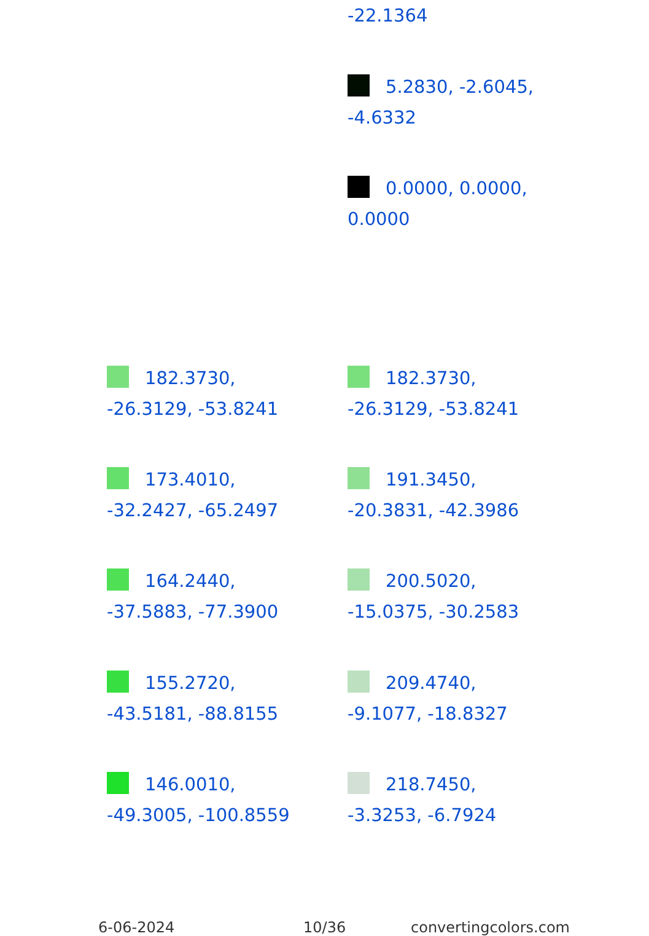-22.1364
5.2830, -2.6045, -4.6332
0.0000, 0.0000, 0.0000
182.3730, -26.3129, -53.8241
182.3730, -26.3129, -53.8241
173.4010, -32.2427, -65.2497
191.3450, -20.3831, -42.3986
164.2440, -37.5883, -77.3900
200.5020, -15.0375, -30.2583
155.2720, -43.5181, -88.8155
209.4740, -9.1077, -18.8327
146.0010, -49.3005, -100.8559
218.7450, -3.3253, -6.7924
6-06-2024 10/36 convertingcolors.com